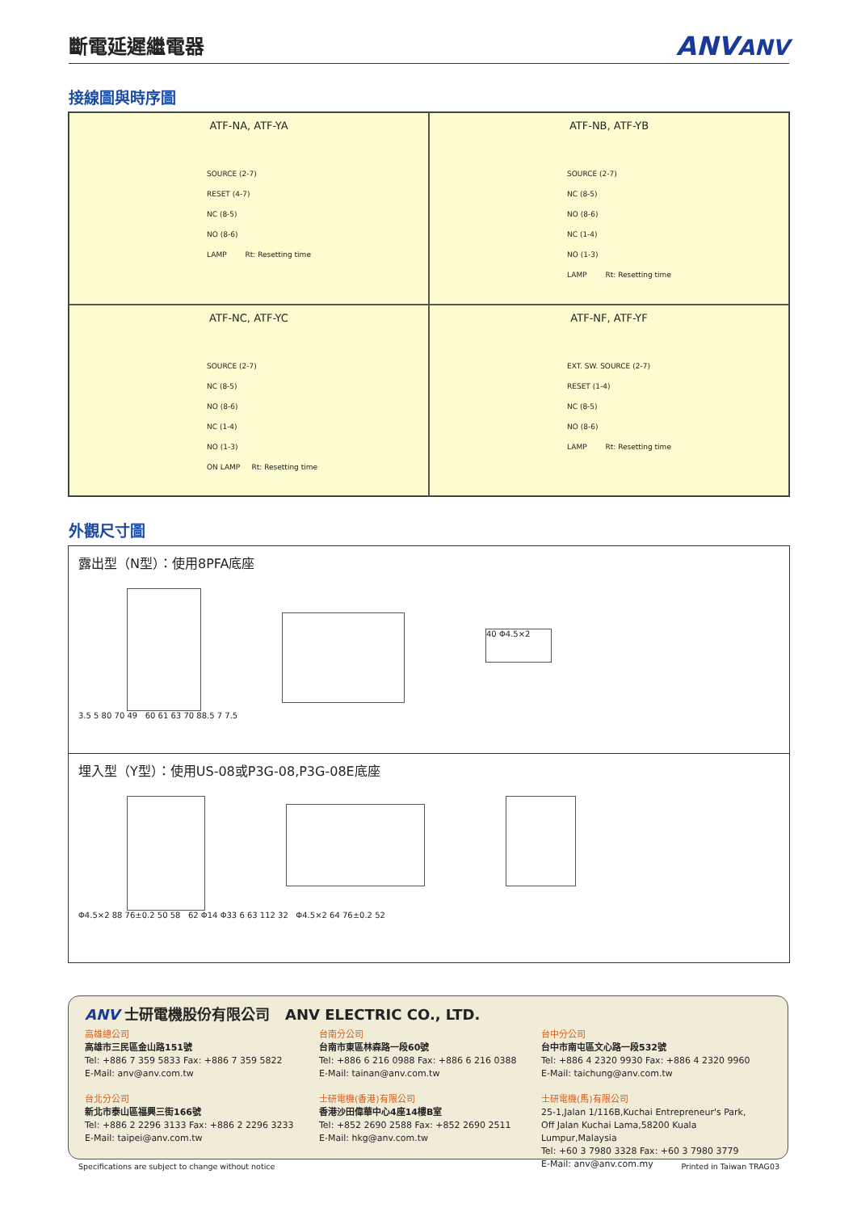斷電延遲繼電器
ANVANV
接線圖與時序圖
ATF-NA, ATF-YA
SOURCE (2-7)
RESET (4-7)
NC (8-5)
NO (8-6)
LAMP Rt: Resetting time
ATF-NB, ATF-YB
SOURCE (2-7)
NC (8-5)
NO (8-6)
NC (1-4)
NO (1-3)
LAMP Rt: Resetting time
ATF-NC, ATF-YC
SOURCE (2-7)
NC (8-5)
NO (8-6)
NC (1-4)
NO (1-3)
ON LAMP Rt: Resetting time
ATF-NF, ATF-YF
EXT. SW. SOURCE (2-7)
RESET (1-4)
NC (8-5)
NO (8-6)
LAMP Rt: Resetting time
外觀尺寸圖
露出型（N型）：使用8PFA底座
40 Φ4.5×2
3.5 5 80 70 49 60 61 63 70 88.5 7 7.5
埋入型（Y型）：使用US-08或P3G-08,P3G-08E底座
Φ4.5×2 88 76±0.2 50 58 62 Φ14 Φ33 6 63 112 32 Φ4.5×2 64 76±0.2 52
ANV 士研電機股份有限公司 ANV ELECTRIC CO., LTD.
高雄總公司
高雄市三民區金山路151號
Tel: +886 7 359 5833 Fax: +886 7 359 5822
E-Mail: anv@anv.com.tw
台北分公司
新北市泰山區福興三街166號
Tel: +886 2 2296 3133 Fax: +886 2 2296 3233
E-Mail: taipei@anv.com.tw
台南分公司
台南市東區林森路一段60號
Tel: +886 6 216 0988 Fax: +886 6 216 0388
E-Mail: tainan@anv.com.tw
士研電機(香港)有限公司
香港沙田偉華中心4座14樓B室
Tel: +852 2690 2588 Fax: +852 2690 2511
E-Mail: hkg@anv.com.tw
台中分公司
台中市南屯區文心路一段532號
Tel: +886 4 2320 9930 Fax: +886 4 2320 9960
E-Mail: taichung@anv.com.tw
士研電機(馬)有限公司
25-1,Jalan 1/116B,Kuchai Entrepreneur's Park,
Off Jalan Kuchai Lama,58200 Kuala Lumpur,Malaysia
Tel: +60 3 7980 3328 Fax: +60 3 7980 3779
E-Mail: anv@anv.com.my
Specifications are subject to change without notice
Printed in Taiwan TRAG03